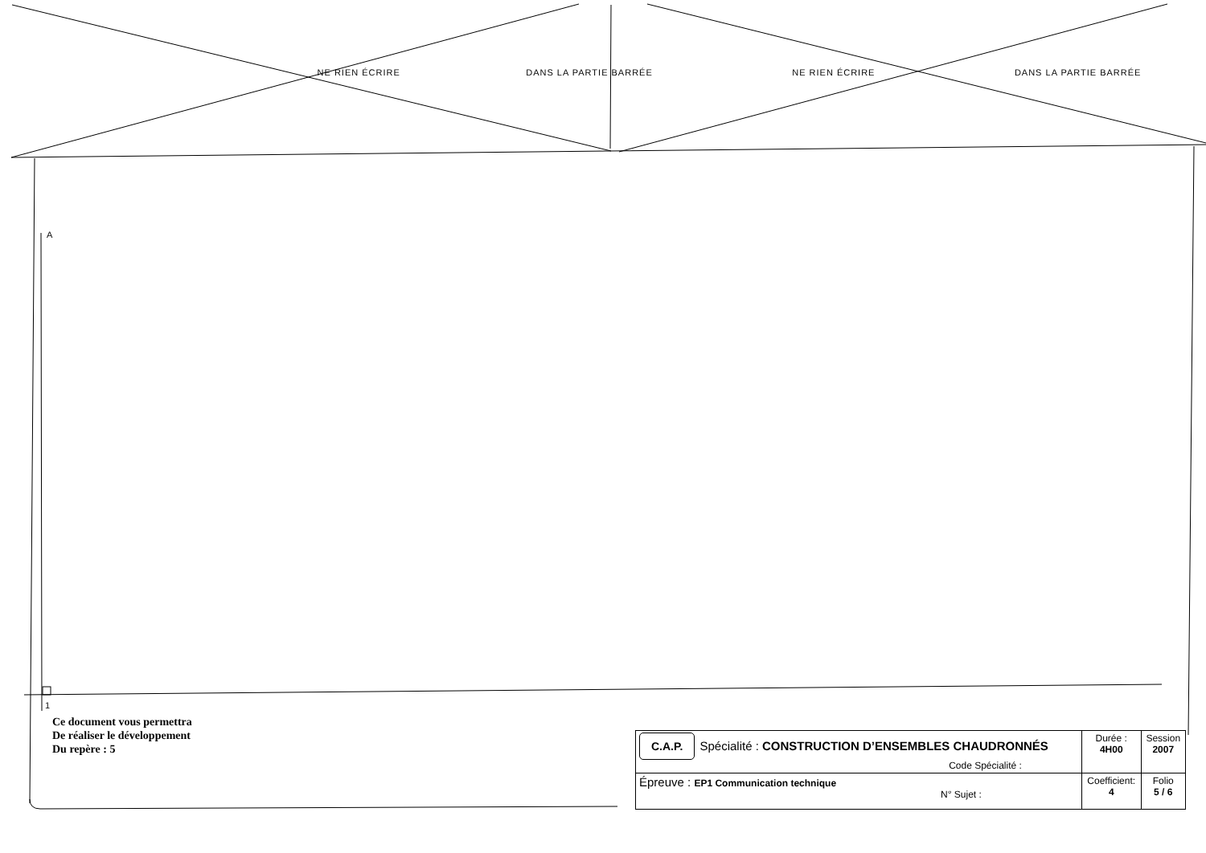NE RIEN ÉCRIRE DANS LA PARTIE BARRÉE NE RIEN ÉCRIRE DANS LA PARTIE BARRÉE
A
1
Ce document vous permettra
De réaliser le développement
Du repère : 5
| C.A.P. Spécialité : CONSTRUCTION D’ENSEMBLES CHAUDRONNÉS Code Spécialité : | Durée : 4H00 | Session 2007 |
| Épreuve : EP1 Communication technique N° Sujet : | Coefficient: 4 | Folio 5 / 6 |